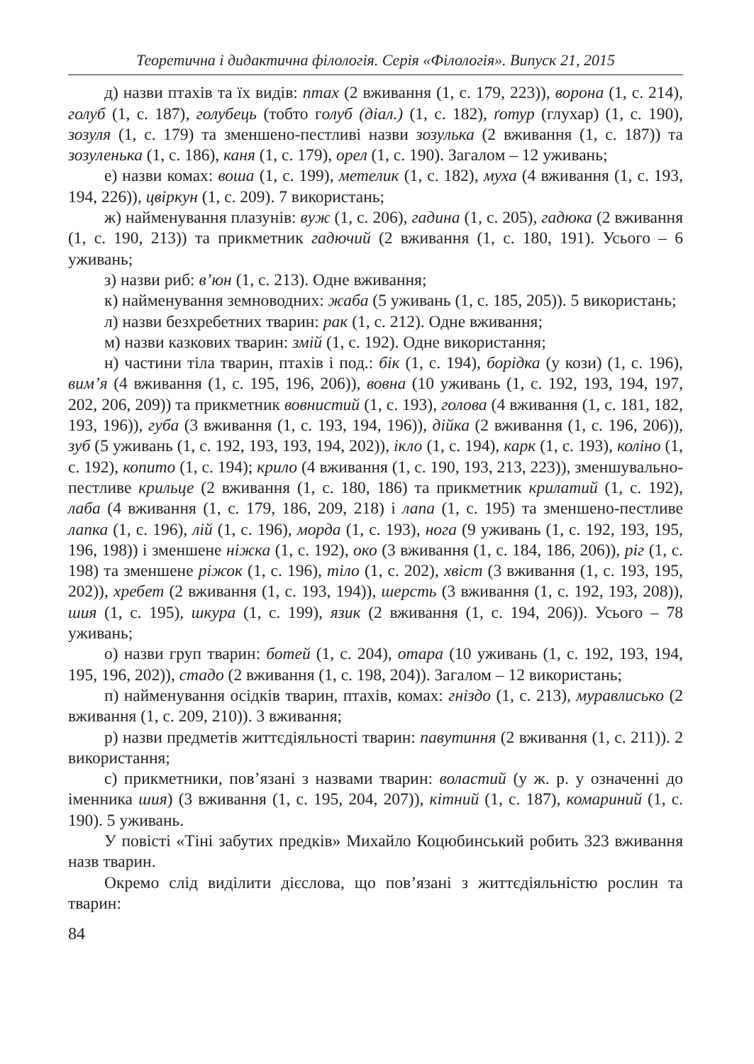Теоретична і дидактична філологія. Серія «Філологія». Випуск 21, 2015
д) назви птахів та їх видів: птах (2 вживання (1, с. 179, 223)), ворона (1, с. 214), голуб (1, с. 187), голубець (тобто голуб (діал.) (1, с. 182), ґотур (глухар) (1, с. 190), зозуля (1, с. 179) та зменшено-пестливі назви зозулька (2 вживання (1, с. 187)) та зозуленька (1, с. 186), каня (1, с. 179), орел (1, с. 190). Загалом – 12 уживань;
е) назви комах: воша (1, с. 199), метелик (1, с. 182), муха (4 вживання (1, с. 193, 194, 226)), цвіркун (1, с. 209). 7 використань;
ж) найменування плазунів: вуж (1, с. 206), гадина (1, с. 205), гадюка (2 вживання (1, с. 190, 213)) та прикметник гадючий (2 вживання (1, с. 180, 191). Усього – 6 уживань;
з) назви риб: в’юн (1, с. 213). Одне вживання;
к) найменування земноводних: жаба (5 уживань (1, с. 185, 205)). 5 використань;
л) назви безхребетних тварин: рак (1, с. 212). Одне вживання;
м) назви казкових тварин: змій (1, с. 192). Одне використання;
н) частини тіла тварин, птахів і под.: бік (1, с. 194), борідка (у кози) (1, с. 196), вим’я (4 вживання (1, с. 195, 196, 206)), вовна (10 уживань (1, с. 192, 193, 194, 197, 202, 206, 209)) та прикметник вовнистий (1, с. 193), голова (4 вживання (1, с. 181, 182, 193, 196)), губа (3 вживання (1, с. 193, 194, 196)), дійка (2 вживання (1, с. 196, 206)), зуб (5 уживань (1, с. 192, 193, 193, 194, 202)), ікло (1, с. 194), карк (1, с. 193), коліно (1, с. 192), копито (1, с. 194); крило (4 вживання (1, с. 190, 193, 213, 223)), зменшувально-пестливе крильце (2 вживання (1, с. 180, 186) та прикметник крилатий (1, с. 192), лаба (4 вживання (1, с. 179, 186, 209, 218) і лапа (1, с. 195) та зменшено-пестливе лапка (1, с. 196), лій (1, с. 196), морда (1, с. 193), нога (9 уживань (1, с. 192, 193, 195, 196, 198)) і зменшене ніжка (1, с. 192), око (3 вживання (1, с. 184, 186, 206)), ріг (1, с. 198) та зменшене ріжок (1, с. 196), тіло (1, с. 202), хвіст (3 вживання (1, с. 193, 195, 202)), хребет (2 вживання (1, с. 193, 194)), шерсть (3 вживання (1, с. 192, 193, 208)), шия (1, с. 195), шкура (1, с. 199), язик (2 вживання (1, с. 194, 206)). Усього – 78 уживань;
о) назви груп тварин: ботей (1, с. 204), отара (10 уживань (1, с. 192, 193, 194, 195, 196, 202)), стадо (2 вживання (1, с. 198, 204)). Загалом – 12 використань;
п) найменування осідків тварин, птахів, комах: гніздо (1, с. 213), муравлисько (2 вживання (1, с. 209, 210)). 3 вживання;
р) назви предметів життєдіяльності тварин: павутиння (2 вживання (1, с. 211)). 2 використання;
с) прикметники, пов’язані з назвами тварин: воластий (у ж. р. у означенні до іменника шия) (3 вживання (1, с. 195, 204, 207)), кітний (1, с. 187), комариний (1, с. 190). 5 уживань.
У повісті «Тіні забутих предків» Михайло Коцюбинський робить 323 вживання назв тварин.
Окремо слід виділити дієслова, що пов’язані з життєдіяльністю рослин та тварин:
84